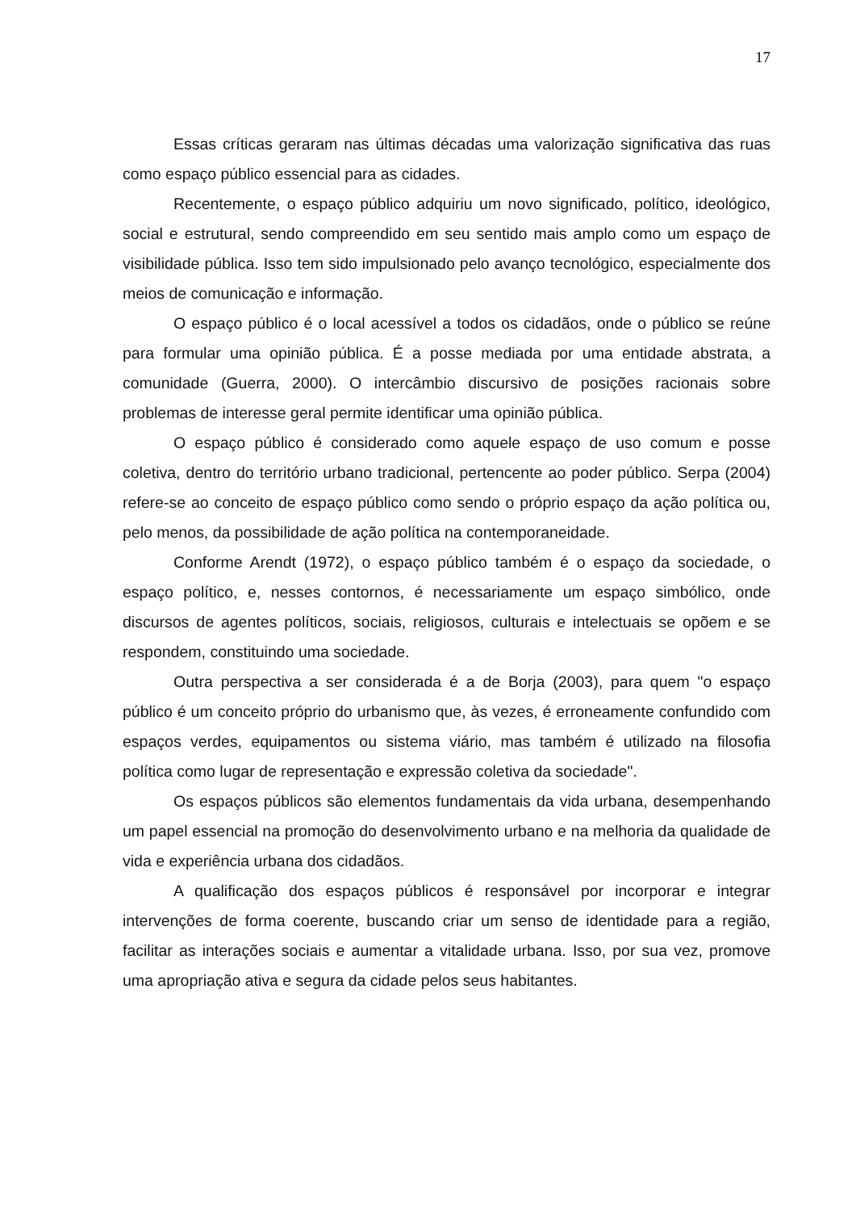17
Essas críticas geraram nas últimas décadas uma valorização significativa das ruas como espaço público essencial para as cidades.
Recentemente, o espaço público adquiriu um novo significado, político, ideológico, social e estrutural, sendo compreendido em seu sentido mais amplo como um espaço de visibilidade pública. Isso tem sido impulsionado pelo avanço tecnológico, especialmente dos meios de comunicação e informação.
O espaço público é o local acessível a todos os cidadãos, onde o público se reúne para formular uma opinião pública. É a posse mediada por uma entidade abstrata, a comunidade (Guerra, 2000). O intercâmbio discursivo de posições racionais sobre problemas de interesse geral permite identificar uma opinião pública.
O espaço público é considerado como aquele espaço de uso comum e posse coletiva, dentro do território urbano tradicional, pertencente ao poder público. Serpa (2004) refere-se ao conceito de espaço público como sendo o próprio espaço da ação política ou, pelo menos, da possibilidade de ação política na contemporaneidade.
Conforme Arendt (1972), o espaço público também é o espaço da sociedade, o espaço político, e, nesses contornos, é necessariamente um espaço simbólico, onde discursos de agentes políticos, sociais, religiosos, culturais e intelectuais se opõem e se respondem, constituindo uma sociedade.
Outra perspectiva a ser considerada é a de Borja (2003), para quem "o espaço público é um conceito próprio do urbanismo que, às vezes, é erroneamente confundido com espaços verdes, equipamentos ou sistema viário, mas também é utilizado na filosofia política como lugar de representação e expressão coletiva da sociedade".
Os espaços públicos são elementos fundamentais da vida urbana, desempenhando um papel essencial na promoção do desenvolvimento urbano e na melhoria da qualidade de vida e experiência urbana dos cidadãos.
A qualificação dos espaços públicos é responsável por incorporar e integrar intervenções de forma coerente, buscando criar um senso de identidade para a região, facilitar as interações sociais e aumentar a vitalidade urbana. Isso, por sua vez, promove uma apropriação ativa e segura da cidade pelos seus habitantes.